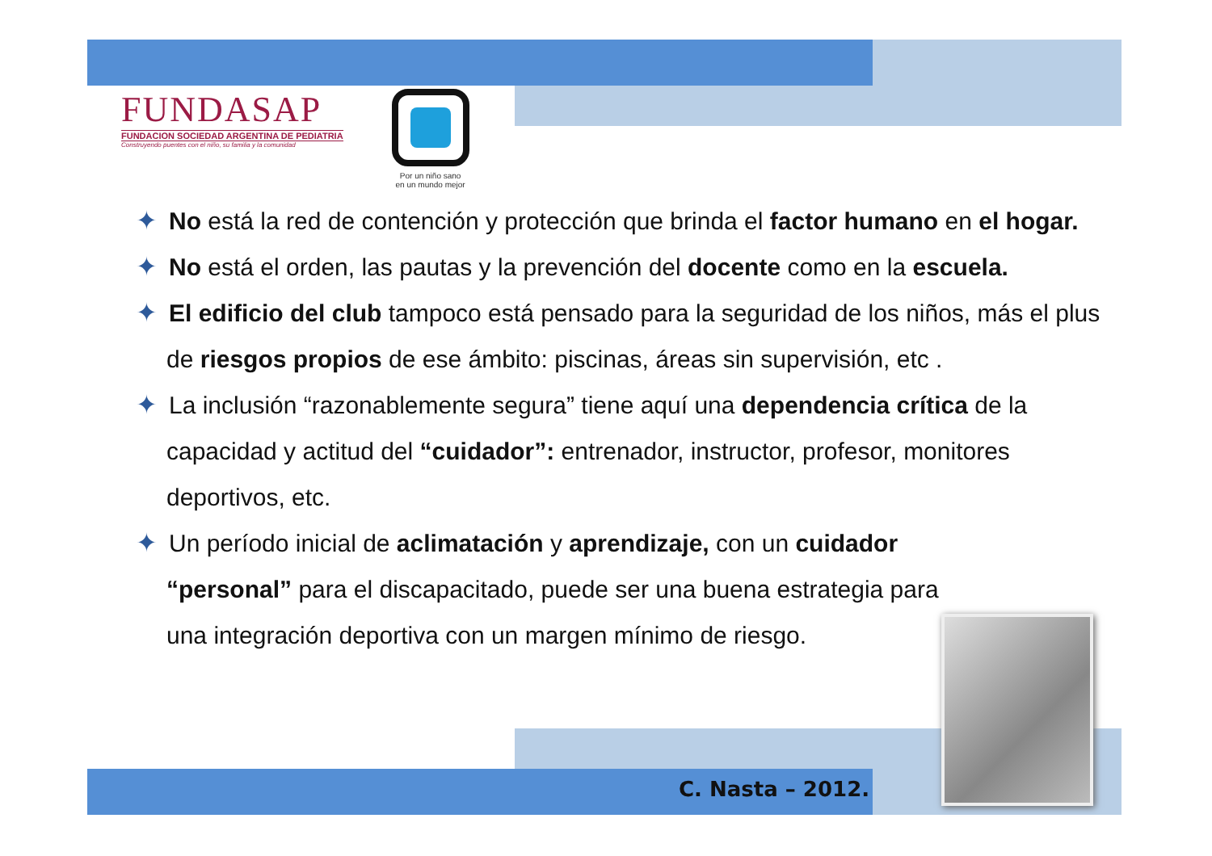FUNDASAP
FUNDACION SOCIEDAD ARGENTINA DE PEDIATRIA
Construyendo puentes con el niño, su familia y la comunidad
Por un niño sano
en un mundo mejor
✦ No está la red de contención y protección que brinda el factor humano en el hogar.
✦ No está el orden, las pautas y la prevención del docente como en la escuela.
✦ El edificio del club tampoco está pensado para la seguridad de los niños, más el plus de riesgos propios de ese ámbito: piscinas, áreas sin supervisión, etc .
✦ La inclusión “razonablemente segura” tiene aquí una dependencia crítica de la capacidad y actitud del “cuidador”: entrenador, instructor, profesor, monitores deportivos, etc.
✦ Un período inicial de aclimatación y aprendizaje, con un cuidador “personal” para el discapacitado, puede ser una buena estrategia para una integración deportiva con un margen mínimo de riesgo.
C. Nasta – 2012.